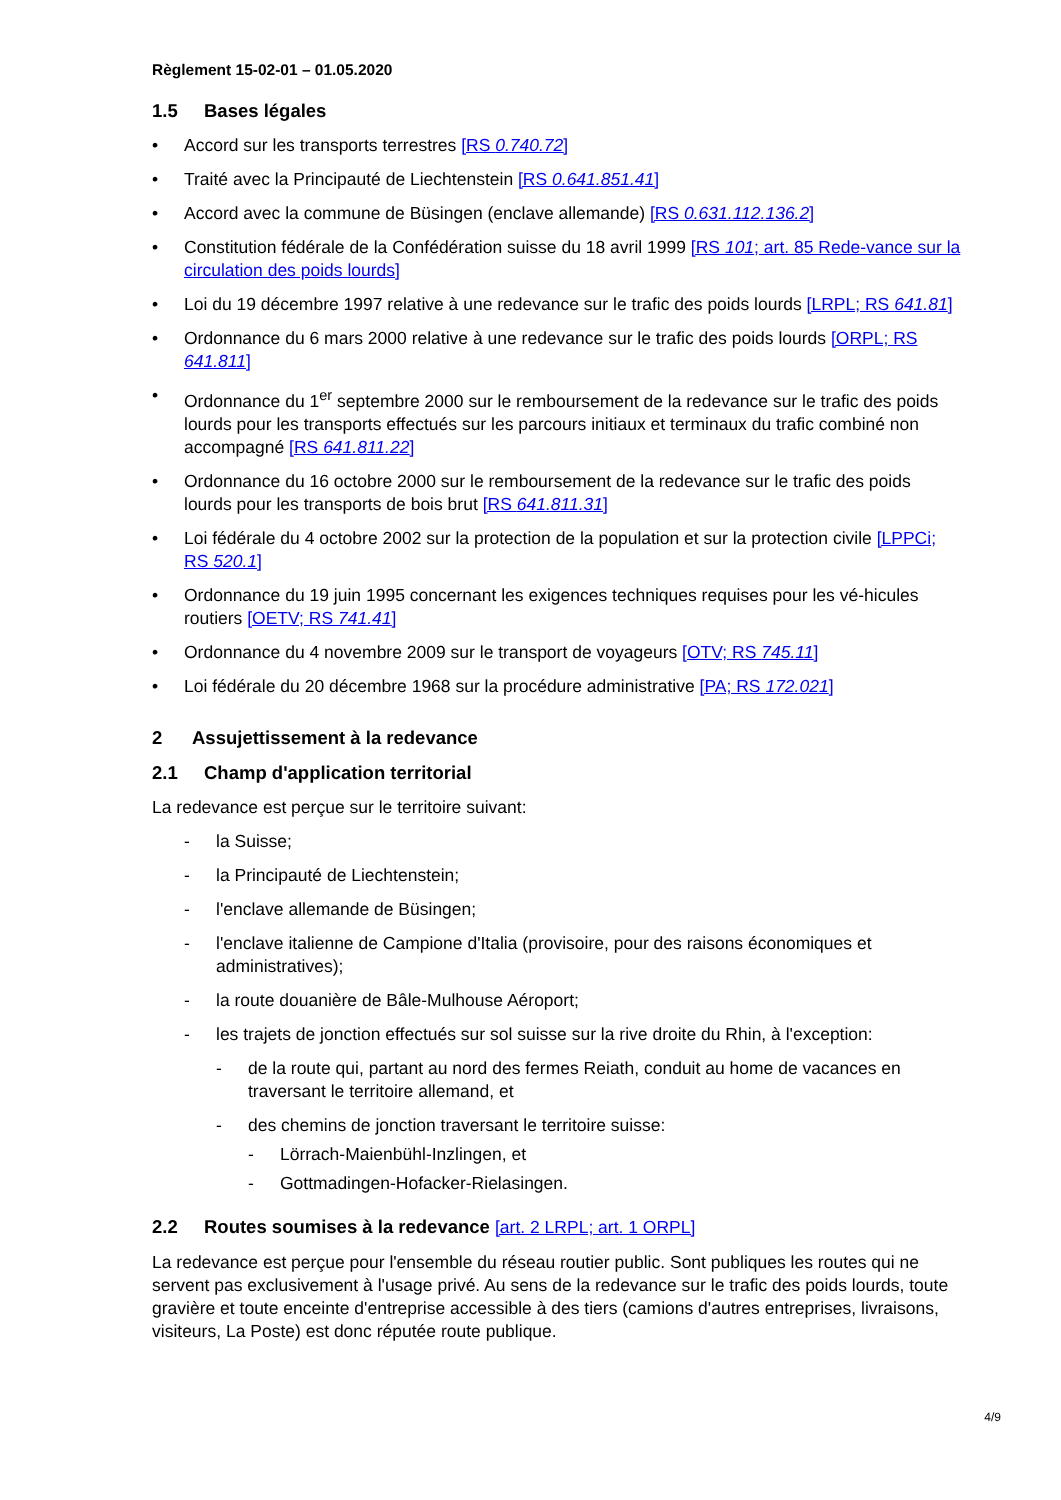Règlement 15-02-01 – 01.05.2020
1.5 Bases légales
• Accord sur les transports terrestres [RS 0.740.72]
• Traité avec la Principauté de Liechtenstein [RS 0.641.851.41]
• Accord avec la commune de Büsingen (enclave allemande) [RS 0.631.112.136.2]
• Constitution fédérale de la Confédération suisse du 18 avril 1999 [RS 101; art. 85 Rede-vance sur la circulation des poids lourds]
• Loi du 19 décembre 1997 relative à une redevance sur le trafic des poids lourds [LRPL; RS 641.81]
• Ordonnance du 6 mars 2000 relative à une redevance sur le trafic des poids lourds [ORPL; RS 641.811]
• Ordonnance du 1<sup>er</sup> septembre 2000 sur le remboursement de la redevance sur le trafic des poids lourds pour les transports effectués sur les parcours initiaux et terminaux du trafic combiné non accompagné [RS 641.811.22]
• Ordonnance du 16 octobre 2000 sur le remboursement de la redevance sur le trafic des poids lourds pour les transports de bois brut [RS 641.811.31]
• Loi fédérale du 4 octobre 2002 sur la protection de la population et sur la protection civile [LPPCi; RS 520.1]
• Ordonnance du 19 juin 1995 concernant les exigences techniques requises pour les vé-hicules routiers [OETV; RS 741.41]
• Ordonnance du 4 novembre 2009 sur le transport de voyageurs [OTV; RS 745.11]
• Loi fédérale du 20 décembre 1968 sur la procédure administrative [PA; RS 172.021]
2 Assujettissement à la redevance
2.1 Champ d'application territorial
La redevance est perçue sur le territoire suivant:
- la Suisse;
- la Principauté de Liechtenstein;
- l'enclave allemande de Büsingen;
- l'enclave italienne de Campione d'Italia (provisoire, pour des raisons économiques et administratives);
- la route douanière de Bâle-Mulhouse Aéroport;
- les trajets de jonction effectués sur sol suisse sur la rive droite du Rhin, à l'exception:
- de la route qui, partant au nord des fermes Reiath, conduit au home de vacances en traversant le territoire allemand, et
- des chemins de jonction traversant le territoire suisse:
- Lörrach-Maienbühl-Inzlingen, et
- Gottmadingen-Hofacker-Rielasingen.
2.2 Routes soumises à la redevance [art. 2 LRPL; art. 1 ORPL]
La redevance est perçue pour l'ensemble du réseau routier public. Sont publiques les routes qui ne servent pas exclusivement à l'usage privé. Au sens de la redevance sur le trafic des poids lourds, toute gravière et toute enceinte d'entreprise accessible à des tiers (camions d'autres entreprises, livraisons, visiteurs, La Poste) est donc réputée route publique.
4/9